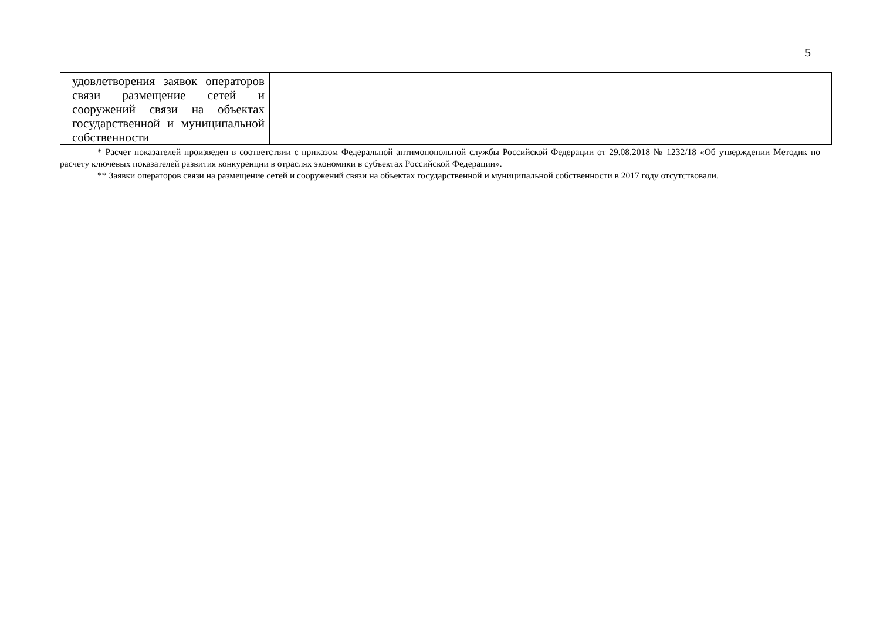5
| удовлетворения заявок операторов связи размещение сетей и сооружений связи на объектах государственной и муниципальной собственности | | | | | | |
* Расчет показателей произведен в соответствии с приказом Федеральной антимонопольной службы Российской Федерации от 29.08.2018 № 1232/18 «Об утверждении Методик по расчету ключевых показателей развития конкуренции в отраслях экономики в субъектах Российской Федерации».
** Заявки операторов связи на размещение сетей и сооружений связи на объектах государственной и муниципальной собственности в 2017 году отсутствовали.